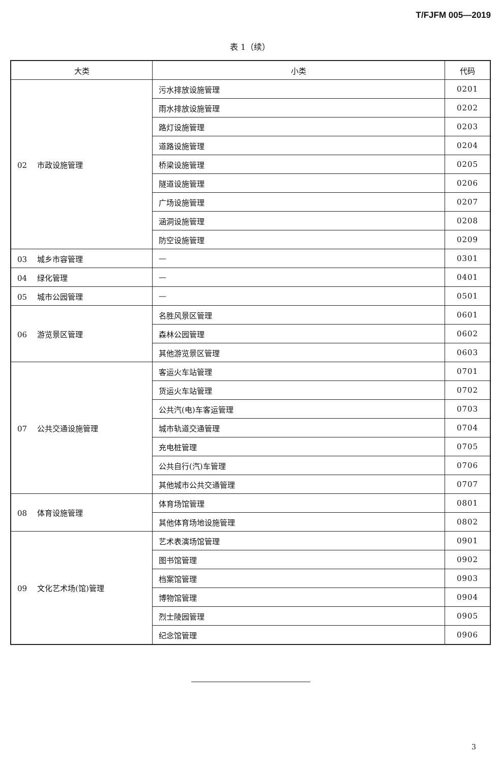T/FJFM 005—2019
表 1（续）
| 大类 | 小类 | 代码 |
| --- | --- | --- |
| 02 市政设施管理 | 污水排放设施管理 | 0201 |
| | 雨水排放设施管理 | 0202 |
| | 路灯设施管理 | 0203 |
| | 道路设施管理 | 0204 |
| | 桥梁设施管理 | 0205 |
| | 隧道设施管理 | 0206 |
| | 广场设施管理 | 0207 |
| | 涵洞设施管理 | 0208 |
| | 防空设施管理 | 0209 |
| 03 城乡市容管理 | — | 0301 |
| 04 绿化管理 | — | 0401 |
| 05 城市公园管理 | — | 0501 |
| 06 游览景区管理 | 名胜风景区管理 | 0601 |
| | 森林公园管理 | 0602 |
| | 其他游览景区管理 | 0603 |
| 07 公共交通设施管理 | 客运火车站管理 | 0701 |
| | 货运火车站管理 | 0702 |
| | 公共汽(电)车客运管理 | 0703 |
| | 城市轨道交通管理 | 0704 |
| | 充电桩管理 | 0705 |
| | 公共自行(汽)车管理 | 0706 |
| | 其他城市公共交通管理 | 0707 |
| 08 体育设施管理 | 体育场馆管理 | 0801 |
| | 其他体育场地设施管理 | 0802 |
| 09 文化艺术场(馆)管理 | 艺术表演场馆管理 | 0901 |
| | 图书馆管理 | 0902 |
| | 档案馆管理 | 0903 |
| | 博物馆管理 | 0904 |
| | 烈士陵园管理 | 0905 |
| | 纪念馆管理 | 0906 |
3